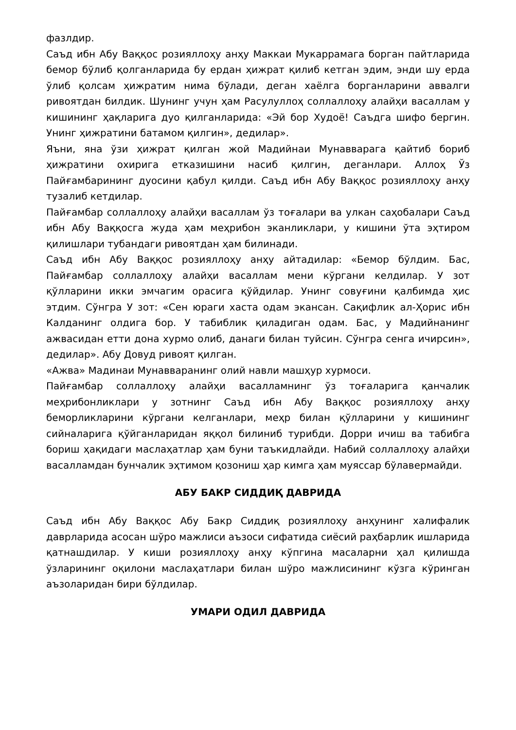фазлдир.
Саъд ибн Абу Ваққос розияллоҳу анҳу Маккаи Мукаррамага борган пайтларида бемор бўлиб қолганларида бу ердан ҳижрат қилиб кетган эдим, энди шу ерда ўлиб қолсам ҳижратим нима бўлади, деган хаёлга борганларини аввалги ривоятдан билдик. Шунинг учун ҳам Расулуллоҳ соллаллоҳу алайҳи васаллам у кишининг ҳақларига дуо қилганларида: «Эй бор Худоё! Саъдга шифо бергин. Унинг ҳижратини батамом қилгин», дедилар».
Яъни, яна ўзи ҳижрат қилган жой Мадийнаи Мунавварага қайтиб бориб ҳижратини охирига етказишини насиб қилгин, деганлари. Аллоҳ Ўз Пайғамбарининг дуосини қабул қилди. Саъд ибн Абу Ваққос розияллоҳу анҳу тузалиб кетдилар.
Пайғамбар соллаллоҳу алайҳи васаллам ўз тоғалари ва улкан саҳобалари Саъд ибн Абу Ваққосга жуда ҳам меҳрибон эканликлари, у кишини ўта эҳтиром қилишлари тубандаги ривоятдан ҳам билинади.
Саъд ибн Абу Ваққос розияллоҳу анҳу айтадилар: «Бемор бўлдим. Бас, Пайғамбар соллаллоҳу алайҳи васаллам мени кўргани келдилар. У зот қўлларини икки эмчагим орасига қўйдилар. Унинг совуғини қалбимда ҳис этдим. Сўнгра У зот: «Сен юраги хаста одам экансан. Сақифлик ал-Ҳорис ибн Калданинг олдига бор. У табиблик қиладиган одам. Бас, у Мадийнанинг ажвасидан етти дона хурмо олиб, данаги билан туйсин. Сўнгра сенга ичирсин», дедилар». Абу Довуд ривоят қилган.
«Ажва» Мадинаи Мунавваранинг олий навли машҳур хурмоси.
Пайғамбар соллаллоҳу алайҳи васалламнинг ўз тоғаларига қанчалик меҳрибонликлари у зотнинг Саъд ибн Абу Ваққос розияллоҳу анҳу беморликларини кўргани келганлари, меҳр билан қўлларини у кишининг сийналарига қўйганларидан яққол билиниб турибди. Дорри ичиш ва табибга бориш ҳақидаги маслаҳатлар ҳам буни таъкидлайди. Набий соллаллоҳу алайҳи васалламдан бунчалик эҳтимом қозониш ҳар кимга ҳам муяссар бўлавермайди.
АБУ БАКР СИДДИҚ ДАВРИДА
Саъд ибн Абу Ваққос Абу Бакр Сиддиқ розияллоҳу анҳунинг халифалик даврларида асосан шўро мажлиси аъзоси сифатида сиёсий раҳбарлик ишларида қатнашдилар. У киши розияллоҳу анҳу кўпгина масаларни ҳал қилишда ўзларининг оқилони маслаҳатлари билан шўро мажлисининг кўзга кўринган аъзоларидан бири бўлдилар.
УМАРИ ОДИЛ ДАВРИДА